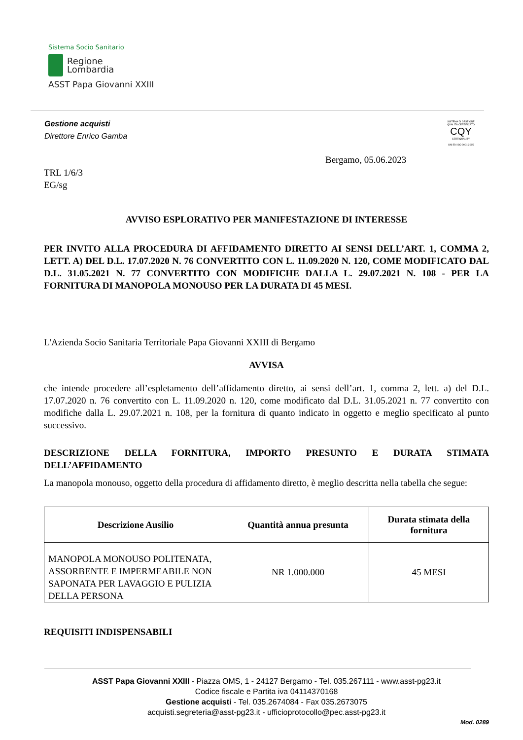Sistema Socio Sanitario
Regione
Lombardia
ASST Papa Giovanni XXIII
Gestione acquisti
Direttore Enrico Gamba
SISTEMA DI GESTIONE QUALITÀ CERTIFICATO
CQY
CERTIQUALITY
UNI EN ISO 9001:2015
Bergamo, 05.06.2023
TRL 1/6/3
EG/sg
AVVISO ESPLORATIVO PER MANIFESTAZIONE DI INTERESSE
PER INVITO ALLA PROCEDURA DI AFFIDAMENTO DIRETTO AI SENSI DELL’ART. 1, COMMA 2, LETT. A) DEL D.L. 17.07.2020 N. 76 CONVERTITO CON L. 11.09.2020 N. 120, COME MODIFICATO DAL D.L. 31.05.2021 N. 77 CONVERTITO CON MODIFICHE DALLA L. 29.07.2021 N. 108 - PER LA FORNITURA DI MANOPOLA MONOUSO PER LA DURATA DI 45 MESI.
L'Azienda Socio Sanitaria Territoriale Papa Giovanni XXIII di Bergamo
AVVISA
che intende procedere all’espletamento dell’affidamento diretto, ai sensi dell’art. 1, comma 2, lett. a) del D.L. 17.07.2020 n. 76 convertito con L. 11.09.2020 n. 120, come modificato dal D.L. 31.05.2021 n. 77 convertito con modifiche dalla L. 29.07.2021 n. 108, per la fornitura di quanto indicato in oggetto e meglio specificato al punto successivo.
DESCRIZIONE DELLA FORNITURA, IMPORTO PRESUNTO E DURATA STIMATA DELL’AFFIDAMENTO
La manopola monouso, oggetto della procedura di affidamento diretto, è meglio descritta nella tabella che segue:
| Descrizione Ausilio | Quantità annua presunta | Durata stimata della fornitura |
| --- | --- | --- |
| MANOPOLA MONOUSO POLITENATA, ASSORBENTE E IMPERMEABILE NON SAPONATA PER LAVAGGIO E PULIZIA DELLA PERSONA | NR 1.000.000 | 45 MESI |
REQUISITI INDISPENSABILI
ASST Papa Giovanni XXIII - Piazza OMS, 1 - 24127 Bergamo - Tel. 035.267111 - www.asst-pg23.it
Codice fiscale e Partita iva 04114370168
Gestione acquisti - Tel. 035.2674084 - Fax 035.2673075
acquisti.segreteria@asst-pg23.it - ufficioprotocollo@pec.asst-pg23.it
Mod. 0289